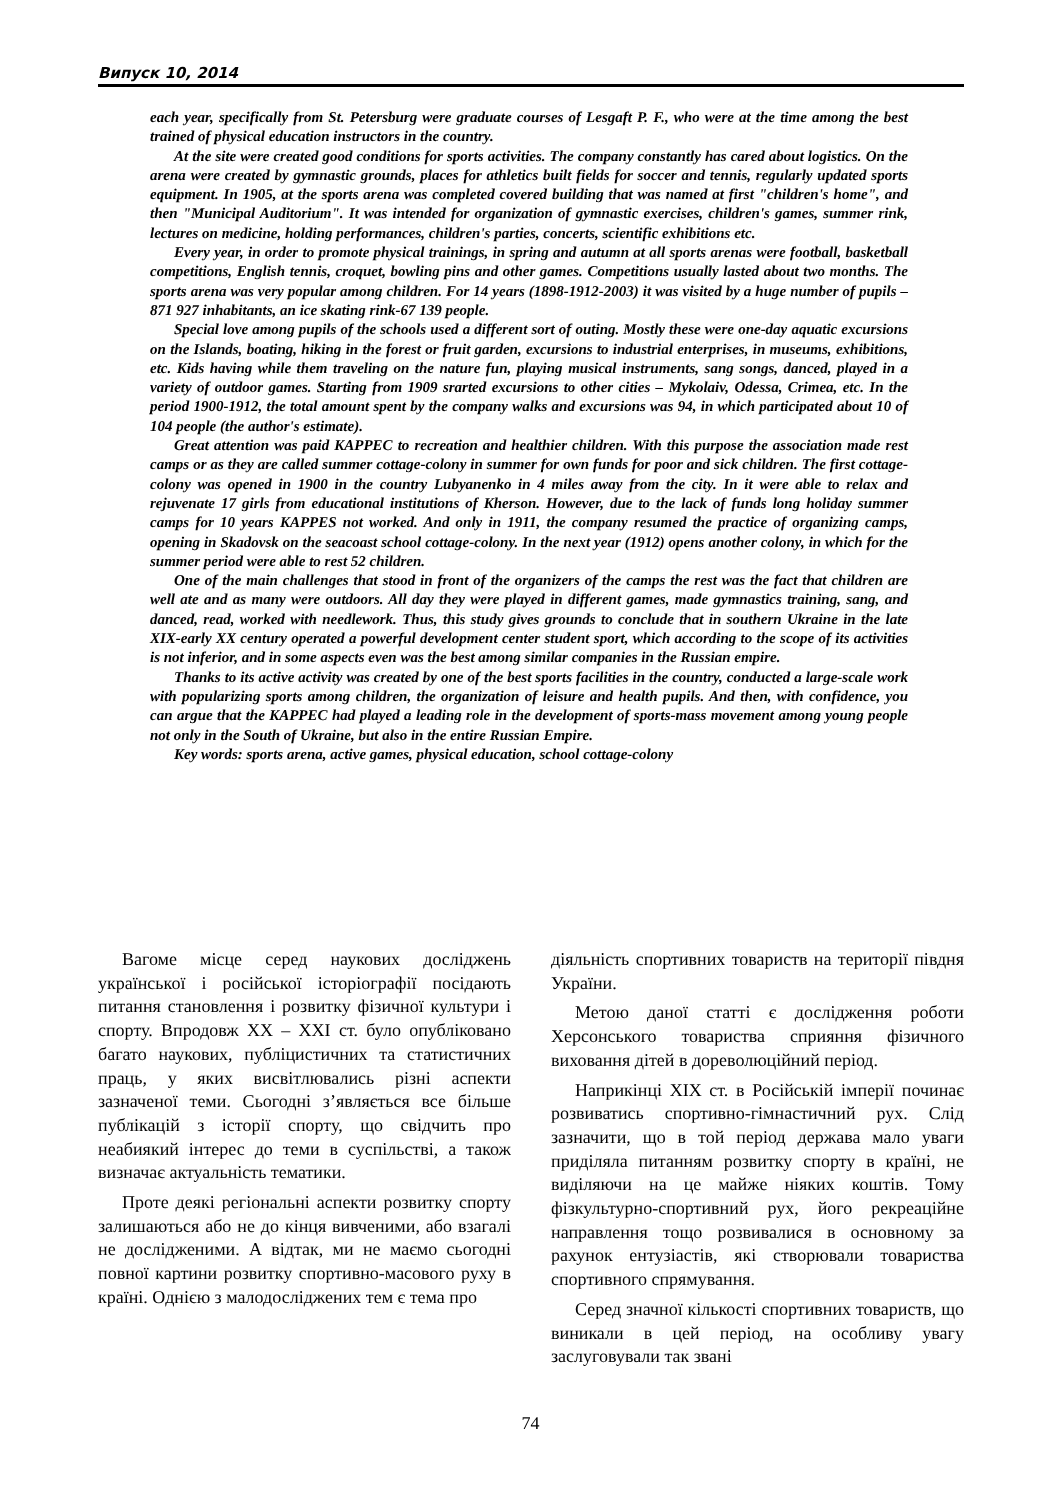Випуск 10, 2014
each year, specifically from St. Petersburg were graduate courses of Lesgaft P. F., who were at the time among the best trained of physical education instructors in the country.
At the site were created good conditions for sports activities. The company constantly has cared about logistics. On the arena were created by gymnastic grounds, places for athletics built fields for soccer and tennis, regularly updated sports equipment. In 1905, at the sports arena was completed covered building that was named at first "children's home", and then "Municipal Auditorium". It was intended for organization of gymnastic exercises, children's games, summer rink, lectures on medicine, holding performances, children's parties, concerts, scientific exhibitions etc.
Every year, in order to promote physical trainings, in spring and autumn at all sports arenas were football, basketball competitions, English tennis, croquet, bowling pins and other games. Competitions usually lasted about two months. The sports arena was very popular among children. For 14 years (1898-1912-2003) it was visited by a huge number of pupils – 871 927 inhabitants, an ice skating rink-67 139 people.
Special love among pupils of the schools used a different sort of outing. Mostly these were one-day aquatic excursions on the Islands, boating, hiking in the forest or fruit garden, excursions to industrial enterprises, in museums, exhibitions, etc. Kids having while them traveling on the nature fun, playing musical instruments, sang songs, danced, played in a variety of outdoor games. Starting from 1909 srarted excursions to other cities – Mykolaiv, Odessa, Crimea, etc. In the period 1900-1912, the total amount spent by the company walks and excursions was 94, in which participated about 10 of 104 people (the author's estimate).
Great attention was paid KAPPEC to recreation and healthier children. With this purpose the association made rest camps or as they are called summer cottage-colony in summer for own funds for poor and sick children. The first cottage-colony was opened in 1900 in the country Lubyanenko in 4 miles away from the city. In it were able to relax and rejuvenate 17 girls from educational institutions of Kherson. However, due to the lack of funds long holiday summer camps for 10 years KAPPES not worked. And only in 1911, the company resumed the practice of organizing camps, opening in Skadovsk on the seacoast school cottage-colony. In the next year (1912) opens another colony, in which for the summer period were able to rest 52 children.
One of the main challenges that stood in front of the organizers of the camps the rest was the fact that children are well ate and as many were outdoors. All day they were played in different games, made gymnastics training, sang, and danced, read, worked with needlework. Thus, this study gives grounds to conclude that in southern Ukraine in the late XIX-early XX century operated a powerful development center student sport, which according to the scope of its activities is not inferior, and in some aspects even was the best among similar companies in the Russian empire.
Thanks to its active activity was created by one of the best sports facilities in the country, conducted a large-scale work with popularizing sports among children, the organization of leisure and health pupils. And then, with confidence, you can argue that the KAPPEC had played a leading role in the development of sports-mass movement among young people not only in the South of Ukraine, but also in the entire Russian Empire.
Key words: sports arena, active games, physical education, school cottage-colony
Вагоме місце серед наукових досліджень української і російської історіографії посідають питання становлення і розвитку фізичної культури і спорту. Впродовж XX – XXI ст. було опубліковано багато наукових, публіцистичних та статистичних праць, у яких висвітлювались різні аспекти зазначеної теми. Сьогодні з’являється все більше публікацій з історії спорту, що свідчить про неабиякий інтерес до теми в суспільстві, а також визначає актуальність тематики.
Проте деякі регіональні аспекти розвитку спорту залишаються або не до кінця вивченими, або взагалі не дослідженими. А відтак, ми не маємо сьогодні повної картини розвитку спортивно-масового руху в країні. Однією з малодосліджених тем є тема про
діяльність спортивних товариств на території півдня України.
Метою даної статті є дослідження роботи Херсонського товариства сприяння фізичного виховання дітей в дореволюційний період.
Наприкінці XIX ст. в Російській імперії починає розвиватись спортивно-гімнастичний рух. Слід зазначити, що в той період держава мало уваги приділяла питанням розвитку спорту в країні, не виділяючи на це майже ніяких коштів. Тому фізкультурно-спортивний рух, його рекреаційне направлення тощо розвивалися в основному за рахунок ентузіастів, які створювали товариства спортивного спрямування.
Серед значної кількості спортивних товариств, що виникали в цей період, на особливу увагу заслуговували так звані
74